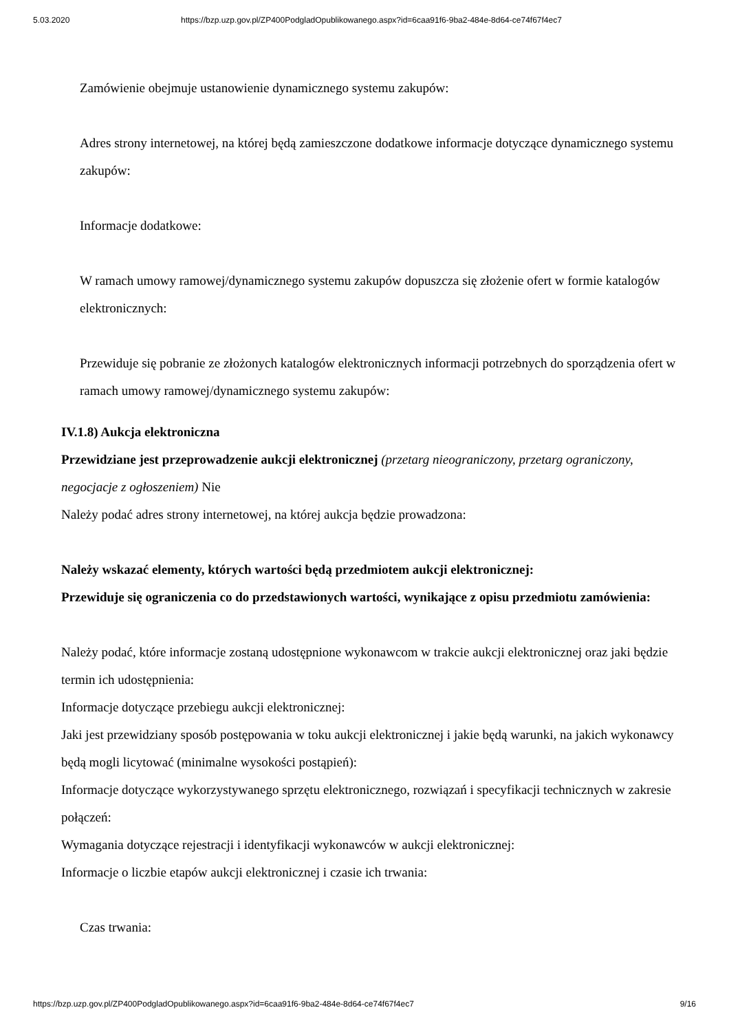5.03.2020 https://bzp.uzp.gov.pl/ZP400PodgladOpublikowanego.aspx?id=6caa91f6-9ba2-484e-8d64-ce74f67f4ec7
Zamówienie obejmuje ustanowienie dynamicznego systemu zakupów:
Adres strony internetowej, na której będą zamieszczone dodatkowe informacje dotyczące dynamicznego systemu zakupów:
Informacje dodatkowe:
W ramach umowy ramowej/dynamicznego systemu zakupów dopuszcza się złożenie ofert w formie katalogów elektronicznych:
Przewiduje się pobranie ze złożonych katalogów elektronicznych informacji potrzebnych do sporządzenia ofert w ramach umowy ramowej/dynamicznego systemu zakupów:
IV.1.8) Aukcja elektroniczna
Przewidziane jest przeprowadzenie aukcji elektronicznej (przetarg nieograniczony, przetarg ograniczony, negocjacje z ogłoszeniem) Nie
Należy podać adres strony internetowej, na której aukcja będzie prowadzona:
Należy wskazać elementy, których wartości będą przedmiotem aukcji elektronicznej:
Przewiduje się ograniczenia co do przedstawionych wartości, wynikające z opisu przedmiotu zamówienia:
Należy podać, które informacje zostaną udostępnione wykonawcom w trakcie aukcji elektronicznej oraz jaki będzie termin ich udostępnienia:
Informacje dotyczące przebiegu aukcji elektronicznej:
Jaki jest przewidziany sposób postępowania w toku aukcji elektronicznej i jakie będą warunki, na jakich wykonawcy będą mogli licytować (minimalne wysokości postąpień):
Informacje dotyczące wykorzystywanego sprzętu elektronicznego, rozwiązań i specyfikacji technicznych w zakresie połączeń:
Wymagania dotyczące rejestracji i identyfikacji wykonawców w aukcji elektronicznej:
Informacje o liczbie etapów aukcji elektronicznej i czasie ich trwania:
Czas trwania:
https://bzp.uzp.gov.pl/ZP400PodgladOpublikowanego.aspx?id=6caa91f6-9ba2-484e-8d64-ce74f67f4ec7 9/16